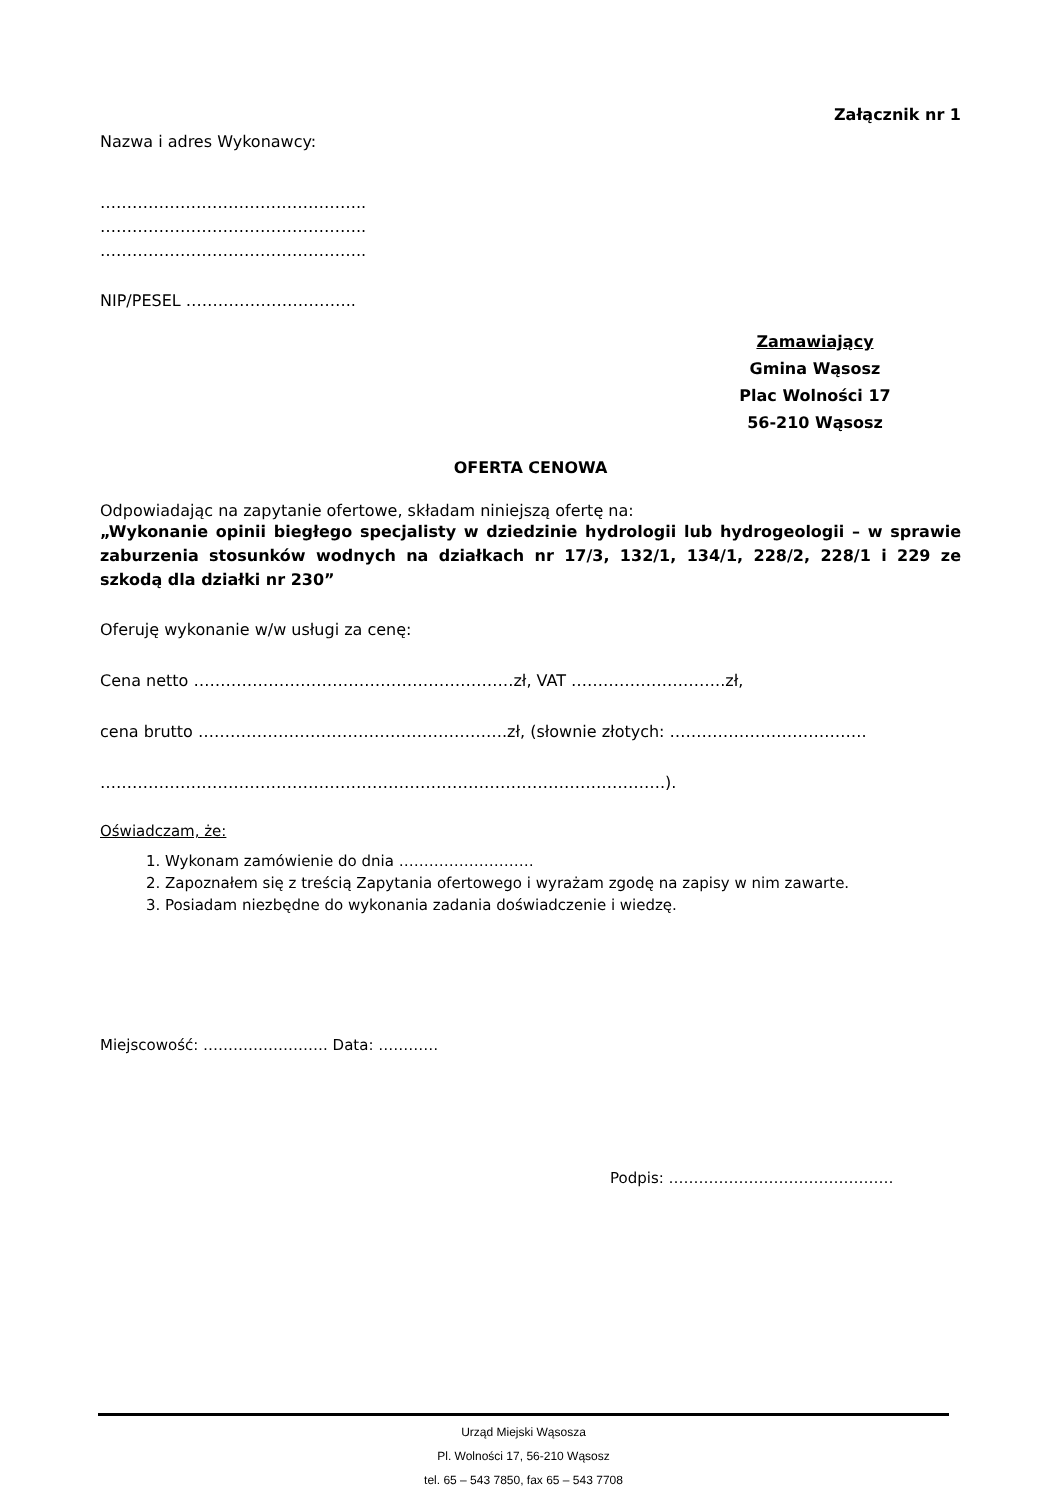Załącznik nr 1
Nazwa i adres Wykonawcy:
…………………………………………..
…………………………………………..
…………………………………………..
NIP/PESEL …………………………..
Zamawiający
Gmina Wąsosz
Plac Wolności 17
56-210 Wąsosz
OFERTA CENOWA
Odpowiadając na zapytanie ofertowe, składam niniejszą ofertę na:
„Wykonanie opinii biegłego specjalisty w dziedzinie hydrologii lub hydrogeologii – w sprawie zaburzenia stosunków wodnych na działkach nr 17/3, 132/1, 134/1, 228/2, 228/1 i 229 ze szkodą dla działki nr 230”
Oferuję wykonanie w/w usługi za cenę:
Cena netto ……………………………………………………zł, VAT ………………………..zł,
cena brutto ………………………………………………….zł, (słownie złotych: ……………………………….
…………………………………………………………………………………………….).
Oświadczam, że:
1. Wykonam zamówienie do dnia ………………………
2. Zapoznałem się z treścią Zapytania ofertowego i wyrażam zgodę na zapisy w nim zawarte.
3. Posiadam niezbędne do wykonania zadania doświadczenie i wiedzę.
Miejscowość: ……………………. Data: …………
Podpis: ………………………………………
Urząd Miejski Wąsosza
Pl. Wolności 17, 56-210 Wąsosz
tel. 65 – 543 7850, fax 65 – 543 7708